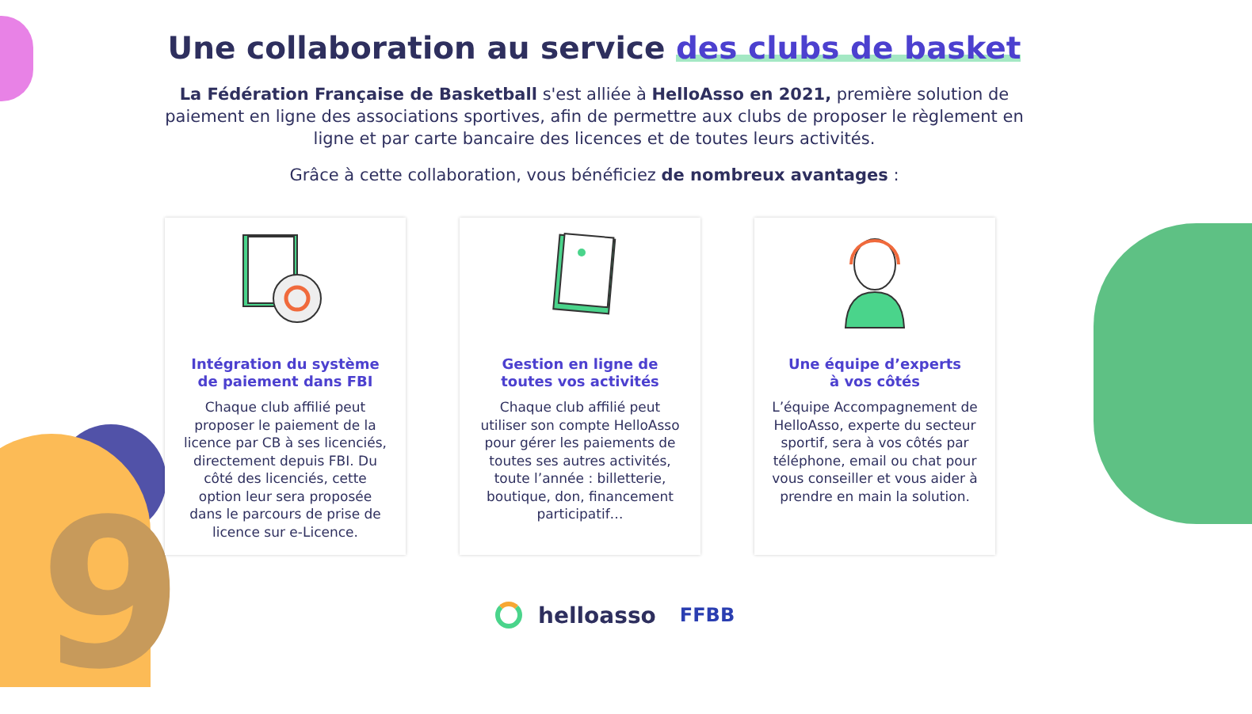9
Une collaboration au service des clubs de basket
La Fédération Française de Basketball s'est alliée à HelloAsso en 2021, première solution de paiement en ligne des associations sportives, afin de permettre aux clubs de proposer le règlement en ligne et par carte bancaire des licences et de toutes leurs activités.
Grâce à cette collaboration, vous bénéficiez de nombreux avantages :
Intégration du système de paiement dans FBI
Chaque club affilié peut proposer le paiement de la licence par CB à ses licenciés, directement depuis FBI. Du côté des licenciés, cette option leur sera proposée dans le parcours de prise de licence sur e-Licence.
Gestion en ligne de toutes vos activités
Chaque club affilié peut utiliser son compte HelloAsso pour gérer les paiements de toutes ses autres activités, toute l’année : billetterie, boutique, don, financement participatif…
Une équipe d’experts
à vos côtés
L’équipe Accompagnement de HelloAsso, experte du secteur sportif, sera à vos côtés par téléphone, email ou chat pour vous conseiller et vous aider à prendre en main la solution.
helloasso FFBB